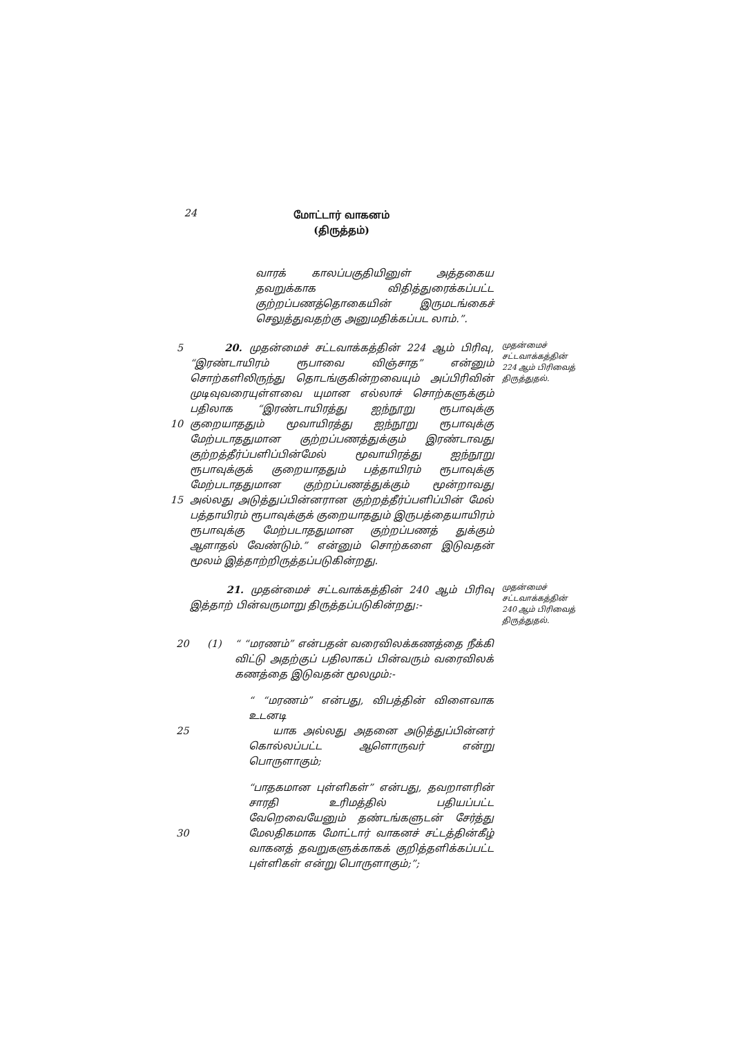24
மோட்டார் வாகனம்
(திருத்தம்)
வாரக் காலப்பகுதியினுள் அத்தகைய தவறுக்காக விதித்துரைக்கப்பட்ட குற்றப்பணத்தொகையின் இருமடங்கைச் செலுத்துவதற்கு அனுமதிக்கப்பட லாம்.”.
5
10
15
20. முதன்மைச் சட்டவாக்கத்தின் 224 ஆம் பிரிவு, “இரண்டாயிரம் ரூபாவை விஞ்சாத” என்னும் சொற்களிலிருந்து தொடங்குகின்றவையும் அப்பிரிவின் முடிவுவரையுள்ளவை யுமான எல்லாச் சொற்களுக்கும் பதிலாக “இரண்டாயிரத்து ஐந்நூறு ரூபாவுக்கு குறையாததும் மூவாயிரத்து ஐந்நூறு ரூபாவுக்கு மேற்படாததுமான குற்றப்பணத்துக்கும் இரண்டாவது குற்றத்தீர்ப்பளிப்பின்மேல் மூவாயிரத்து ஐந்நூறு ரூபாவுக்குக் குறையாததும் பத்தாயிரம் ரூபாவுக்கு மேற்படாததுமான குற்றப்பணத்துக்கும் மூன்றாவது அல்லது அடுத்துப்பின்னரான குற்றத்தீர்ப்பளிப்பின் மேல் பத்தாயிரம் ரூபாவுக்குக் குறையாததும் இருபத்தையாயிரம் ரூபாவுக்கு மேற்படாததுமான குற்றப்பணத் துக்கும் ஆளாதல் வேண்டும்.” என்னும் சொற்களை இடுவதன் மூலம் இத்தாற்றிருத்தப்படுகின்றது.
முதன்மைச் சட்டவாக்கத்தின் 224 ஆம் பிரிவைத் திருத்துதல்.
21. முதன்மைச் சட்டவாக்கத்தின் 240 ஆம் பிரிவு இத்தாற் பின்வருமாறு திருத்தப்படுகின்றது:-
முதன்மைச் சட்டவாக்கத்தின் 240 ஆம் பிரிவைத் திருத்துதல்.
20 (1) “ “மரணம்” என்பதன் வரைவிலக்கணத்தை நீக்கி விட்டு அதற்குப் பதிலாகப் பின்வரும் வரைவிலக் கணத்தை இடுவதன் மூலமும்:-
25 “ “மரணம்” என்பது, விபத்தின் விளைவாக உடனடி
யாக அல்லது அதனை அடுத்துப்பின்னர் கொல்லப்பட்ட ஆளொருவர் என்று பொருளாகும்;
30 “பாதகமான புள்ளிகள்” என்பது, தவறாளரின் சாரதி உரிமத்தில் பதியப்பட்ட வேறெவையேனும் தண்டங்களுடன் சேர்த்து மேலதிகமாக மோட்டார் வாகனச் சட்டத்தின்கீழ் வாகனத் தவறுகளுக்காகக் குறித்தளிக்கப்பட்ட புள்ளிகள் என்று பொருளாகும்;”;